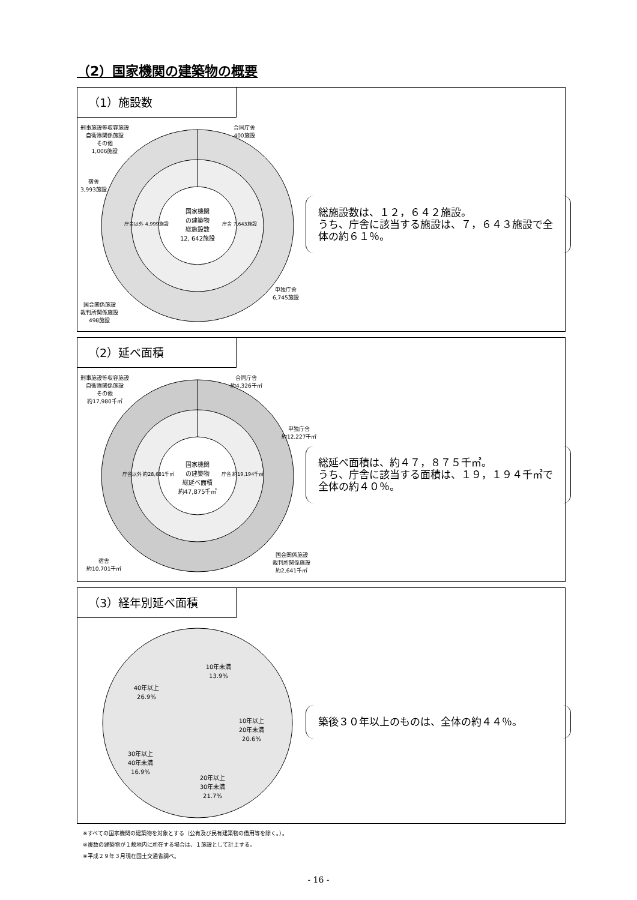（2）国家機関の建築物の概要
（1）施設数
国家機関
の建築物
総施設数
12, 642施設
庁舎 7,643施設
庁舎以外 4,999施設
刑事施設等収容施設
自衛隊関係施設
その他
1,006施設
合同庁舎
400施設
宿舎
3,993施設
単独庁舎
6,745施設
国会関係施設
裁判所関係施設
498施設
総施設数は、１２，６４２施設。
うち、庁舎に該当する施設は、７，６４３施設で全体の約６１％。
（2）延べ面積
国家機関
の建築物
総延べ面積
約47,875千㎡
庁舎 約19,194千㎡
庁舎以外 約28,681千㎡
刑事施設等収容施設
自衛隊関係施設
その他
約17,980千㎡
合同庁舎
約4,326千㎡
単独庁舎
約12,227千㎡
宿舎
約10,701千㎡
国会関係施設
裁判所関係施設
約2,641千㎡
総延べ面積は、約４７，８７５千㎡。
うち、庁舎に該当する面積は、１９，１９４千㎡で全体の約４０％。
（3）経年別延べ面積
10年未満
13.9%
10年以上
20年未満
20.6%
20年以上
30年未満
21.7%
30年以上
40年未満
16.9%
40年以上
26.9%
築後３０年以上のものは、全体の約４４％。
※すべての国家機関の建築物を対象とする（公有及び民有建築物の借用等を除く。）。
※複数の建築物が１敷地内に所在する場合は、１施設として計上する。
※平成２９年３月現在国土交通省調べ。
- 16 -